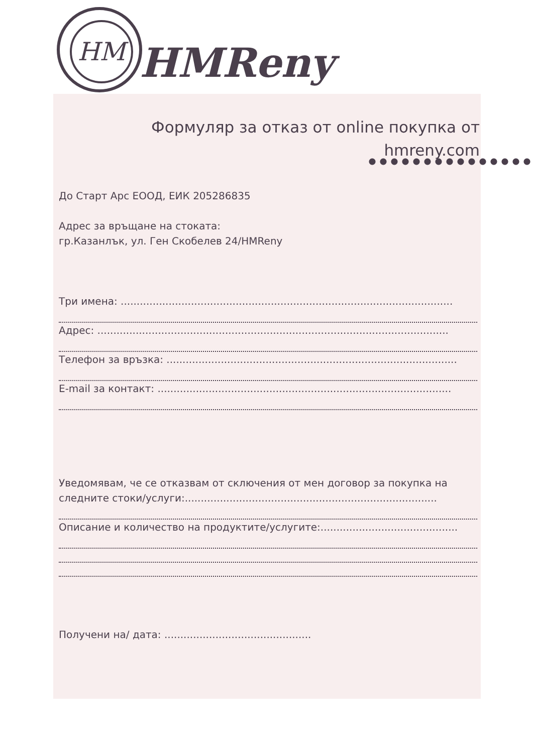HM
HMReny
Формуляр за отказ от online покупка от hmreny.com
До Старт Арс ЕООД, ЕИК 205286835
Адрес за връщане на стоката:
гр.Казанлък, ул. Ген Скобелев 24/HMReny
Три имена: ........................................................................................................
Адрес: ..............................................................................................................
Телефон за връзка: ...........................................................................................
E-mail за контакт: ............................................................................................
Уведомявам, че се отказвам от сключения от мен договор за покупка на следните стоки/услуги:...............................................................................
Описание и количество на продуктите/услугите:...........................................
Получени на/ дата: ..............................................